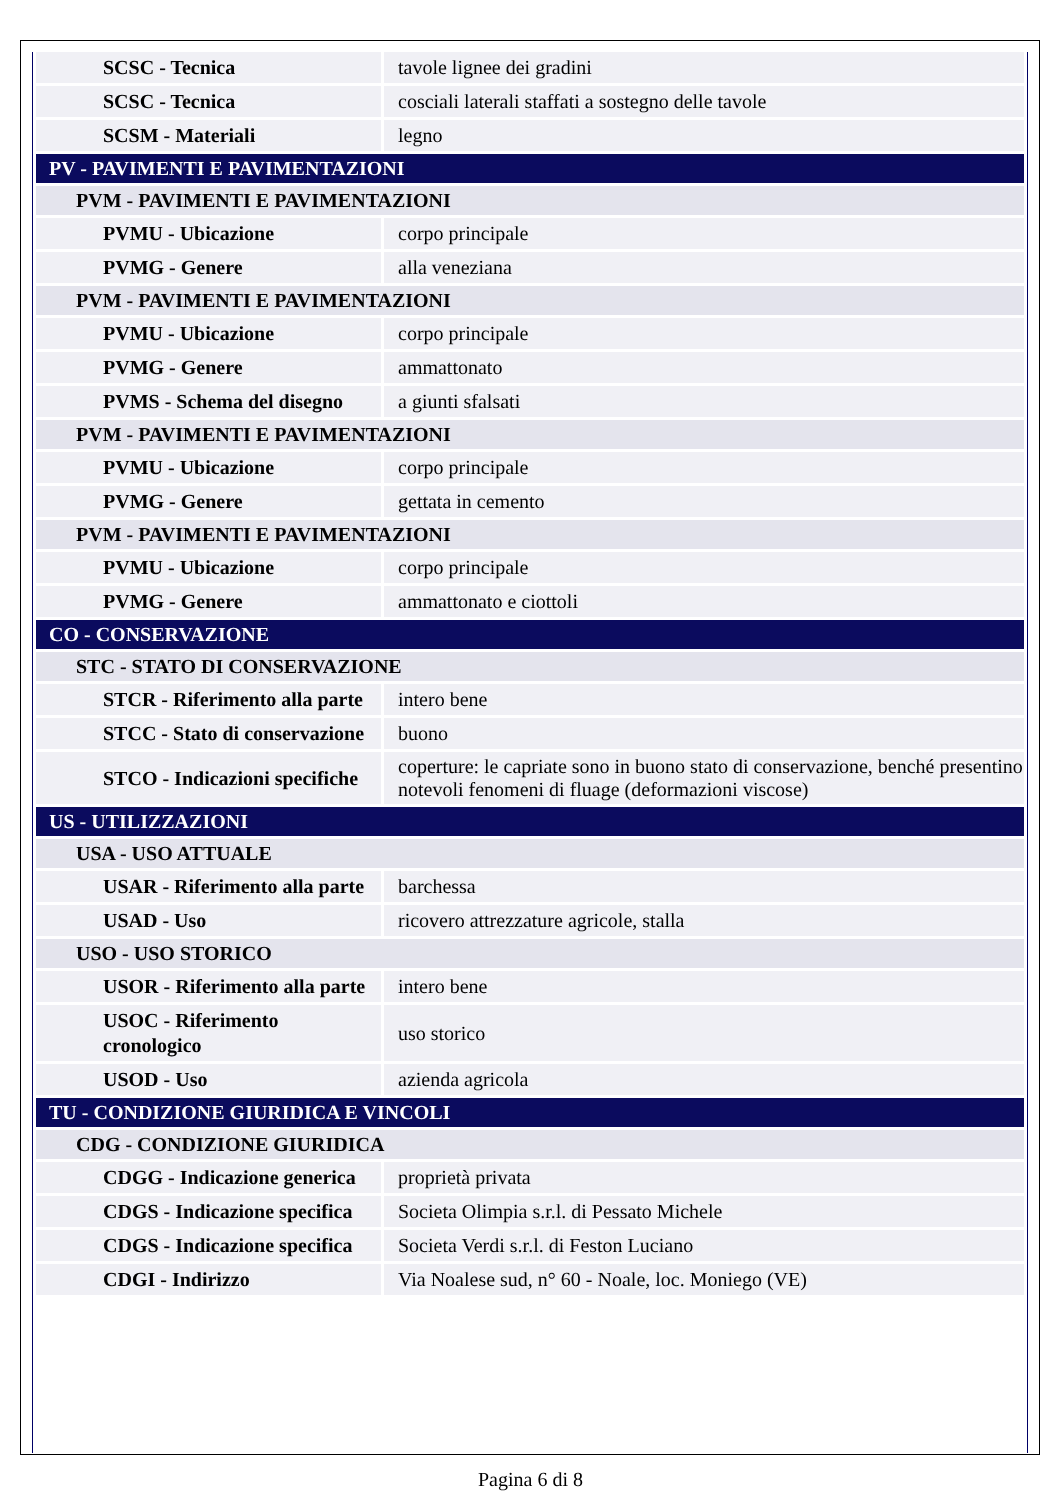| SCSC - Tecnica | tavole lignee dei gradini |
| SCSC - Tecnica | cosciali laterali staffati a sostegno delle tavole |
| SCSM - Materiali | legno |
| PV - PAVIMENTI E PAVIMENTAZIONI | |
| PVM - PAVIMENTI E PAVIMENTAZIONI | |
| PVMU - Ubicazione | corpo principale |
| PVMG - Genere | alla veneziana |
| PVM - PAVIMENTI E PAVIMENTAZIONI | |
| PVMU - Ubicazione | corpo principale |
| PVMG - Genere | ammattonato |
| PVMS - Schema del disegno | a giunti sfalsati |
| PVM - PAVIMENTI E PAVIMENTAZIONI | |
| PVMU - Ubicazione | corpo principale |
| PVMG - Genere | gettata in cemento |
| PVM - PAVIMENTI E PAVIMENTAZIONI | |
| PVMU - Ubicazione | corpo principale |
| PVMG - Genere | ammattonato e ciottoli |
| CO - CONSERVAZIONE | |
| STC - STATO DI CONSERVAZIONE | |
| STCR - Riferimento alla parte | intero bene |
| STCC - Stato di conservazione | buono |
| STCO - Indicazioni specifiche | coperture: le capriate sono in buono stato di conservazione, benché presentino notevoli fenomeni di fluage (deformazioni viscose) |
| US - UTILIZZAZIONI | |
| USA - USO ATTUALE | |
| USAR - Riferimento alla parte | barchessa |
| USAD - Uso | ricovero attrezzature agricole, stalla |
| USO - USO STORICO | |
| USOR - Riferimento alla parte | intero bene |
| USOC - Riferimento cronologico | uso storico |
| USOD - Uso | azienda agricola |
| TU - CONDIZIONE GIURIDICA E VINCOLI | |
| CDG - CONDIZIONE GIURIDICA | |
| CDGG - Indicazione generica | proprietà privata |
| CDGS - Indicazione specifica | Societa Olimpia s.r.l. di Pessato Michele |
| CDGS - Indicazione specifica | Societa Verdi s.r.l. di Feston Luciano |
| CDGI - Indirizzo | Via Noalese sud, n° 60 - Noale, loc. Moniego (VE) |
Pagina 6 di 8